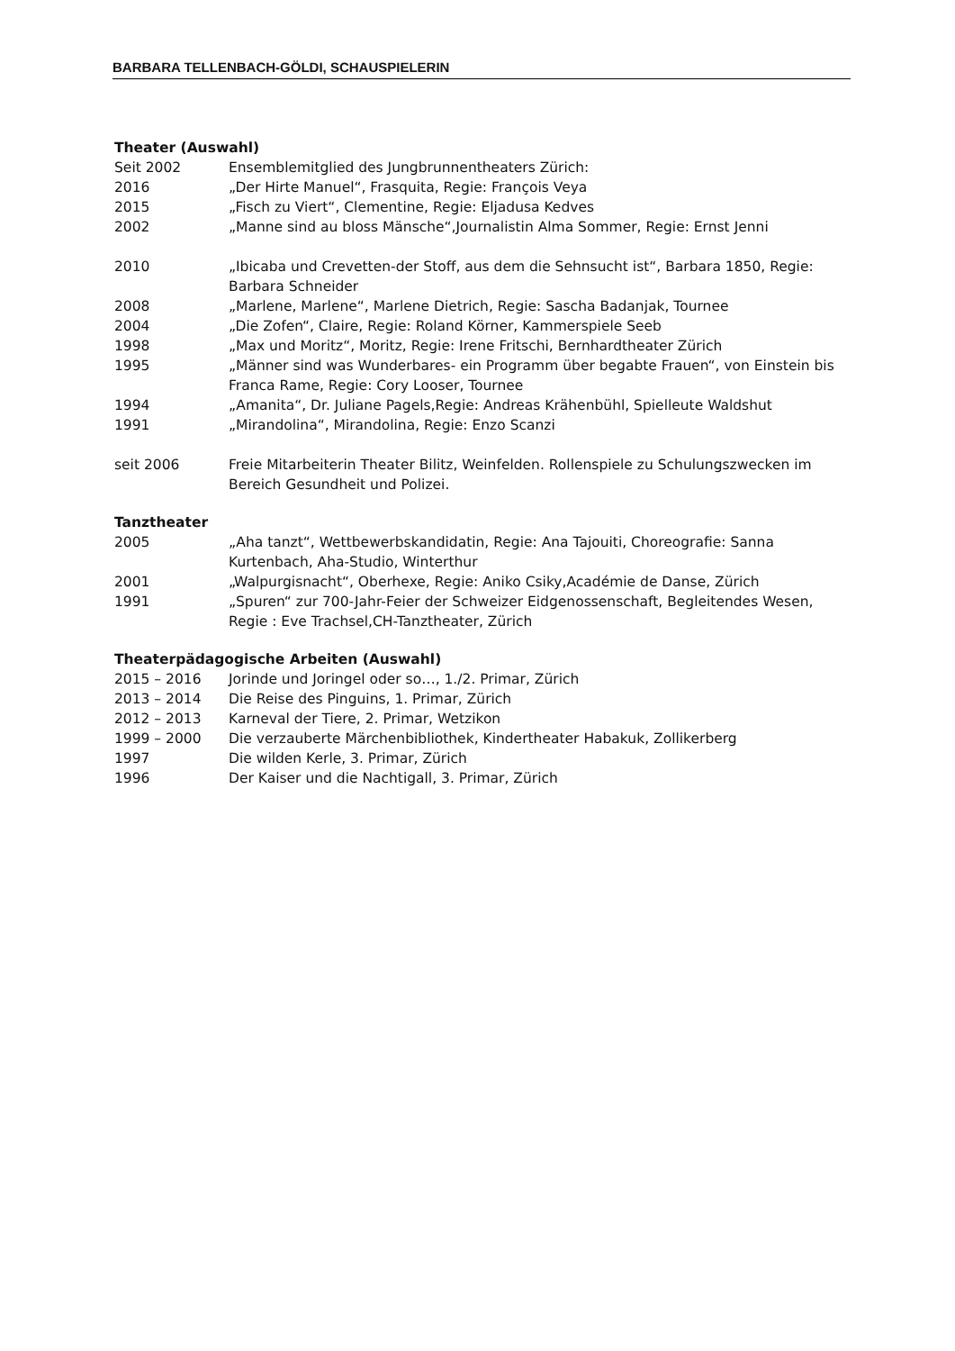BARBARA TELLENBACH-GÖLDI, SCHAUSPIELERIN
Theater (Auswahl)
Seit 2002 Ensemblemitglied des Jungbrunnentheaters Zürich:
2016 „Der Hirte Manuel“, Frasquita, Regie: François Veya
2015 „Fisch zu Viert“, Clementine, Regie: Eljadusa Kedves
2002 „Manne sind au bloss Mänsche“,Journalistin Alma Sommer, Regie: Ernst Jenni
2010 „Ibicaba und Crevetten-der Stoff, aus dem die Sehnsucht ist“, Barbara 1850, Regie: Barbara Schneider
2008 „Marlene, Marlene“, Marlene Dietrich, Regie: Sascha Badanjak, Tournee
2004 „Die Zofen“, Claire, Regie: Roland Körner, Kammerspiele Seeb
1998 „Max und Moritz“, Moritz, Regie: Irene Fritschi, Bernhardtheater Zürich
1995 „Männer sind was Wunderbares- ein Programm über begabte Frauen“, von Einstein bis Franca Rame, Regie: Cory Looser, Tournee
1994 „Amanita“, Dr. Juliane Pagels,Regie: Andreas Krähenbühl, Spielleute Waldshut
1991 „Mirandolina“, Mirandolina, Regie: Enzo Scanzi
seit 2006 Freie Mitarbeiterin Theater Bilitz, Weinfelden. Rollenspiele zu Schulungszwecken im Bereich Gesundheit und Polizei.
Tanztheater
2005 „Aha tanzt“, Wettbewerbskandidatin, Regie: Ana Tajouiti, Choreografie: Sanna Kurtenbach, Aha-Studio, Winterthur
2001 „Walpurgisnacht“, Oberhexe, Regie: Aniko Csiky,Académie de Danse, Zürich
1991 „Spuren“ zur 700-Jahr-Feier der Schweizer Eidgenossenschaft, Begleitendes Wesen, Regie : Eve Trachsel,CH-Tanztheater, Zürich
Theaterpädagogische Arbeiten (Auswahl)
2015 – 2016 Jorinde und Joringel oder so…, 1./2. Primar, Zürich
2013 – 2014 Die Reise des Pinguins, 1. Primar, Zürich
2012 – 2013 Karneval der Tiere, 2. Primar, Wetzikon
1999 – 2000 Die verzauberte Märchenbibliothek, Kindertheater Habakuk, Zollikerberg
1997 Die wilden Kerle, 3. Primar, Zürich
1996 Der Kaiser und die Nachtigall, 3. Primar, Zürich